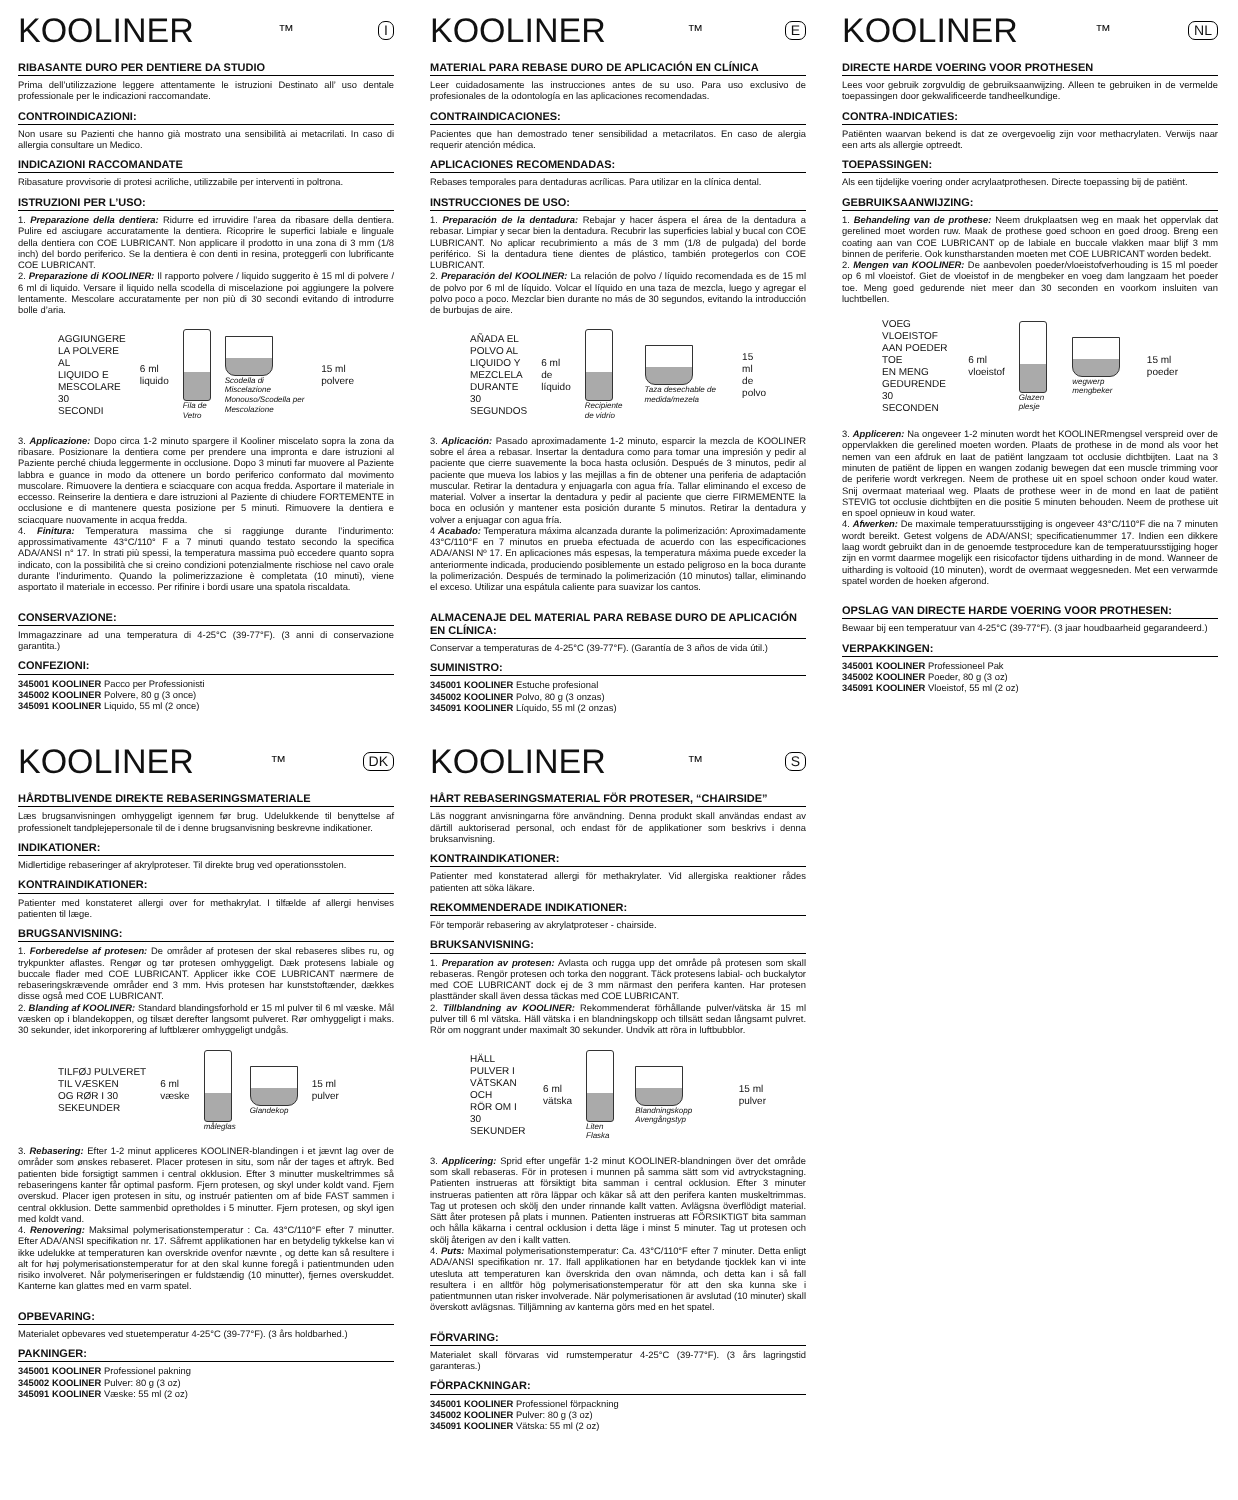KOOLINER<sup>™</sup> I
RIBASANTE DURO PER DENTIERE DA STUDIO
Prima dell’utilizzazione leggere attentamente le istruzioni Destinato all’ uso dentale professionale per le indicazioni raccomandate.
CONTROINDICAZIONI:
Non usare su Pazienti che hanno già mostrato una sensibilità ai metacrilati. In caso di allergia consultare un Medico.
INDICAZIONI RACCOMANDATE
Ribasature provvisorie di protesi acriliche, utilizzabile per interventi in poltrona.
ISTRUZIONI PER L’USO:
1. Preparazione della dentiera: Ridurre ed irruvidire l’area da ribasare della dentiera. Pulire ed asciugare accuratamente la dentiera. Ricoprire le superfici labiale e linguale della dentiera con COE LUBRICANT. Non applicare il prodotto in una zona di 3 mm (1/8 inch) del bordo periferico. Se la dentiera è con denti in resina, proteggerli con lubrificante COE LUBRICANT.
2. Preparazione di KOOLINER: Il rapporto polvere / liquido suggerito è 15 ml di polvere / 6 ml di liquido. Versare il liquido nella scodella di miscelazione poi aggiungere la polvere lentamente. Mescolare accuratamente per non più di 30 secondi evitando di introdurre bolle d’aria.
AGGIUNGERE
LA POLVERE AL
LIQUIDO E
MESCOLARE 30
SECONDI
6 ml
liquido
Fila de Vetro
Scodella di Miscelazione Monouso/Scodella per Mescolazione
15 ml
polvere
3. Applicazione: Dopo circa 1-2 minuto spargere il Kooliner miscelato sopra la zona da ribasare. Posizionare la dentiera come per prendere una impronta e dare istruzioni al Paziente perché chiuda leggermente in occlusione. Dopo 3 minuti far muovere al Paziente labbra e guance in modo da ottenere un bordo periferico conformato dal movimento muscolare. Rimuovere la dentiera e sciacquare con acqua fredda. Asportare il materiale in eccesso. Reinserire la dentiera e dare istruzioni al Paziente di chiudere FORTEMENTE in occlusione e di mantenere questa posizione per 5 minuti. Rimuovere la dentiera e sciacquare nuovamente in acqua fredda.
4. Finitura: Temperatura massima che si raggiunge durante l’indurimento: approssimativamente 43°C/110° F a 7 minuti quando testato secondo la specifica ADA/ANSI n° 17. In strati più spessi, la temperatura massima può eccedere quanto sopra indicato, con la possibilità che si creino condizioni potenzialmente rischiose nel cavo orale durante l’indurimento. Quando la polimerizzazione è completata (10 minuti), viene asportato il materiale in eccesso. Per rifinire i bordi usare una spatola riscaldata.
CONSERVAZIONE:
Immagazzinare ad una temperatura di 4-25°C (39-77°F). (3 anni di conservazione garantita.)
CONFEZIONI:
345001 KOOLINER Pacco per Professionisti
345002 KOOLINER Polvere, 80 g (3 once)
345091 KOOLINER Liquido, 55 ml (2 once)
KOOLINER<sup>™</sup> E
MATERIAL PARA REBASE DURO DE APLICACIÓN EN CLÍNICA
Leer cuidadosamente las instrucciones antes de su uso. Para uso exclusivo de profesionales de la odontología en las aplicaciones recomendadas.
CONTRAINDICACIONES:
Pacientes que han demostrado tener sensibilidad a metacrilatos. En caso de alergia requerir atención médica.
APLICACIONES RECOMENDADAS:
Rebases temporales para dentaduras acrílicas. Para utilizar en la clínica dental.
INSTRUCCIONES DE USO:
1. Preparación de la dentadura: Rebajar y hacer áspera el área de la dentadura a rebasar. Limpiar y secar bien la dentadura. Recubrir las superficies labial y bucal con COE LUBRICANT. No aplicar recubrimiento a más de 3 mm (1/8 de pulgada) del borde periférico. Si la dentadura tiene dientes de plástico, también protegerlos con COE LUBRICANT.
2. Preparación del KOOLINER: La relación de polvo / líquido recomendada es de 15 ml de polvo por 6 ml de líquido. Volcar el líquido en una taza de mezcla, luego y agregar el polvo poco a poco. Mezclar bien durante no más de 30 segundos, evitando la introducción de burbujas de aire.
AÑADA EL
POLVO AL
LIQUIDO Y
MEZCLELA
DURANTE 30
SEGUNDOS
6 ml de
líquido
Recipiente de vidrio
Taza desechable de medida/mezela
15 ml
de
polvo
3. Aplicación: Pasado aproximadamente 1-2 minuto, esparcir la mezcla de KOOLINER sobre el área a rebasar. Insertar la dentadura como para tomar una impresión y pedir al paciente que cierre suavemente la boca hasta oclusión. Después de 3 minutos, pedir al paciente que mueva los labios y las mejillas a fin de obtener una periferia de adaptación muscular. Retirar la dentadura y enjuagarla con agua fría. Tallar eliminando el exceso de material. Volver a insertar la dentadura y pedir al paciente que cierre FIRMEMENTE la boca en oclusión y mantener esta posición durante 5 minutos. Retirar la dentadura y volver a enjuagar con agua fría.
4 Acabado: Temperatura máxima alcanzada durante la polimerización: Aproximadamente 43°C/110°F en 7 minutos en prueba efectuada de acuerdo con las especificaciones ADA/ANSI Nº 17. En aplicaciones más espesas, la temperatura máxima puede exceder la anteriormente indicada, produciendo posiblemente un estado peligroso en la boca durante la polimerización. Después de terminado la polimerización (10 minutos) tallar, eliminando el exceso. Utilizar una espátula caliente para suavizar los cantos.
ALMACENAJE DEL MATERIAL PARA REBASE DURO DE APLICACIÓN EN CLÍNICA:
Conservar a temperaturas de 4-25°C (39-77°F). (Garantía de 3 años de vida útil.)
SUMINISTRO:
345001 KOOLINER Estuche profesional
345002 KOOLINER Polvo, 80 g (3 onzas)
345091 KOOLINER Líquido, 55 ml (2 onzas)
KOOLINER<sup>™</sup> NL
DIRECTE HARDE VOERING VOOR PROTHESEN
Lees voor gebruik zorgvuldig de gebruiksaanwijzing. Alleen te gebruiken in de vermelde toepassingen door gekwalificeerde tandheelkundige.
CONTRA-INDICATIES:
Patiënten waarvan bekend is dat ze overgevoelig zijn voor methacrylaten. Verwijs naar een arts als allergie optreedt.
TOEPASSINGEN:
Als een tijdelijke voering onder acrylaatprothesen. Directe toepassing bij de patiënt.
GEBRUIKSAANWIJZING:
1. Behandeling van de prothese: Neem drukplaatsen weg en maak het oppervlak dat gerelined moet worden ruw. Maak de prothese goed schoon en goed droog. Breng een coating aan van COE LUBRICANT op de labiale en buccale vlakken maar blijf 3 mm binnen de periferie. Ook kunstharstanden moeten met COE LUBRICANT worden bedekt.
2. Mengen van KOOLINER: De aanbevolen poeder/vloeistofverhouding is 15 ml poeder op 6 ml vloeistof. Giet de vloeistof in de mengbeker en voeg dam langzaam het poeder toe. Meng goed gedurende niet meer dan 30 seconden en voorkom insluiten van luchtbellen.
VOEG VLOEISTOF
AAN POEDER TOE
EN MENG
GEDURENDE 30
SECONDEN
6 ml
vloeistof
Glazen plesje wegwerp mengbeker
15 ml
poeder
3. Appliceren: Na ongeveer 1-2 minuten wordt het KOOLINERmengsel verspreid over de oppervlakken die gerelined moeten worden. Plaats de prothese in de mond als voor het nemen van een afdruk en laat de patiënt langzaam tot occlusie dichtbijten. Laat na 3 minuten de patiënt de lippen en wangen zodanig bewegen dat een muscle trimming voor de periferie wordt verkregen. Neem de prothese uit en spoel schoon onder koud water. Snij overmaat materiaal weg. Plaats de prothese weer in de mond en laat de patiënt STEVIG tot occlusie dichtbijten en die positie 5 minuten behouden. Neem de prothese uit en spoel opnieuw in koud water.
4. Afwerken: De maximale temperatuursstijging is ongeveer 43°C/110°F die na 7 minuten wordt bereikt. Getest volgens de ADA/ANSI; specificatienummer 17. Indien een dikkere laag wordt gebruikt dan in de genoemde testprocedure kan de temperatuursstijging hoger zijn en vormt daarmee mogelijk een risicofactor tijdens uitharding in de mond. Wanneer de uitharding is voltooid (10 minuten), wordt de overmaat weggesneden. Met een verwarmde spatel worden de hoeken afgerond.
OPSLAG VAN DIRECTE HARDE VOERING VOOR PROTHESEN:
Bewaar bij een temperatuur van 4-25°C (39-77°F). (3 jaar houdbaarheid gegarandeerd.)
VERPAKKINGEN:
345001 KOOLINER Professioneel Pak
345002 KOOLINER Poeder, 80 g (3 oz)
345091 KOOLINER Vloeistof, 55 ml (2 oz)
KOOLINER<sup>™</sup> DK
HÅRDTBLIVENDE DIREKTE REBASERINGSMATERIALE
Læs brugsanvisningen omhyggeligt igennem før brug. Udelukkende til benyttelse af professionelt tandplejepersonale til de i denne brugsanvisning beskrevne indikationer.
INDIKATIONER:
Midlertidige rebaseringer af akrylproteser. Til direkte brug ved operationsstolen.
KONTRAINDIKATIONER:
Patienter med konstateret allergi over for methakrylat. I tilfælde af allergi henvises patienten til læge.
BRUGSANVISNING:
1. Forberedelse af protesen: De områder af protesen der skal rebaseres slibes ru, og trykpunkter aflastes. Rengør og tør protesen omhyggeligt. Dæk protesens labiale og buccale flader med COE LUBRICANT. Applicer ikke COE LUBRICANT nærmere de rebaseringskrævende områder end 3 mm. Hvis protesen har kunststoftænder, dækkes disse også med COE LUBRICANT.
2. Blanding af KOOLINER: Standard blandingsforhold er 15 ml pulver til 6 ml væske. Mål væsken op i blandekoppen, og tilsæt derefter langsomt pulveret. Rør omhyggeligt i maks. 30 sekunder, idet inkorporering af luftblærer omhyggeligt undgås.
TILFØJ PULVERET
TIL VÆSKEN
OG RØR I 30
SEKEUNDER
6 ml
væske
måleglas Glandekop
15 ml
pulver
3. Rebasering: Efter 1-2 minut appliceres KOOLINER-blandingen i et jævnt lag over de områder som ønskes rebaseret. Placer protesen in situ, som når der tages et aftryk. Bed patienten bide forsigtigt sammen i central okklusion. Efter 3 minutter muskeltrimmes så rebaseringens kanter får optimal pasform. Fjern protesen, og skyl under koldt vand. Fjern overskud. Placer igen protesen in situ, og instruér patienten om af bide FAST sammen i central okklusion. Dette sammenbid opretholdes i 5 minutter. Fjern protesen, og skyl igen med koldt vand.
4. Renovering: Maksimal polymerisationstemperatur : Ca. 43°C/110°F efter 7 minutter. Efter ADA/ANSI specifikation nr. 17. Såfremt applikationen har en betydelig tykkelse kan vi ikke udelukke at temperaturen kan overskride ovenfor nævnte , og dette kan så resultere i alt for høj polymerisationstemperatur for at den skal kunne foregå i patientmunden uden risiko involveret. Når polymeriseringen er fuldstændig (10 minutter), fjernes overskuddet. Kanterne kan glattes med en varm spatel.
OPBEVARING:
Materialet opbevares ved stuetemperatur 4-25°C (39-77°F). (3 års holdbarhed.)
PAKNINGER:
345001 KOOLINER Professionel pakning
345002 KOOLINER Pulver: 80 g (3 oz)
345091 KOOLINER Væske: 55 ml (2 oz)
KOOLINER<sup>™</sup> S
HÅRT REBASERINGSMATERIAL FÖR PROTESER, “CHAIRSIDE”
Läs noggrant anvisningarna före användning. Denna produkt skall användas endast av därtill auktoriserad personal, och endast för de applikationer som beskrivs i denna bruksanvisning.
KONTRAINDIKATIONER:
Patienter med konstaterad allergi för methakrylater. Vid allergiska reaktioner rådes patienten att söka läkare.
REKOMMENDERADE INDIKATIONER:
För temporär rebasering av akrylatproteser - chairside.
BRUKSANVISNING:
1. Preparation av protesen: Avlasta och rugga upp det område på protesen som skall rebaseras. Rengör protesen och torka den noggrant. Täck protesens labial- och buckalytor med COE LUBRICANT dock ej de 3 mm närmast den perifera kanten. Har protesen plasttänder skall även dessa täckas med COE LUBRICANT.
2. Tillblandning av KOOLINER: Rekommenderat förhållande pulver/vätska är 15 ml pulver till 6 ml vätska. Häll vätska i en blandningskopp och tillsätt sedan långsamt pulvret. Rör om noggrant under maximalt 30 sekunder. Undvik att röra in luftbubblor.
HÄLL PULVER I
VÄTSKAN OCH
RÖR OM I 30
SEKUNDER
6 ml
vätska
Liten Flaska Blandningskopp Avengångstyp
15 ml
pulver
3. Applicering: Sprid efter ungefär 1-2 minut KOOLINER-blandningen över det område som skall rebaseras. För in protesen i munnen på samma sätt som vid avtryckstagning. Patienten instrueras att försiktigt bita samman i central ocklusion. Efter 3 minuter instrueras patienten att röra läppar och käkar så att den perifera kanten muskeltrimmas. Tag ut protesen och skölj den under rinnande kallt vatten. Avlägsna överflödigt material. Sätt åter protesen på plats i munnen. Patienten instrueras att FÖRSIKTIGT bita samman och hålla käkarna i central ocklusion i detta läge i minst 5 minuter. Tag ut protesen och skölj återigen av den i kallt vatten.
4. Puts: Maximal polymerisationstemperatur: Ca. 43°C/110°F efter 7 minuter. Detta enligt ADA/ANSI specifikation nr. 17. Ifall applikationen har en betydande tjocklek kan vi inte utesluta att temperaturen kan överskrida den ovan nämnda, och detta kan i så fall resultera i en alltför hög polymerisationstemperatur för att den ska kunna ske i patientmunnen utan risker involverade. När polymerisationen är avslutad (10 minuter) skall överskott avlägsnas. Tilljämning av kanterna görs med en het spatel.
FÖRVARING:
Materialet skall förvaras vid rumstemperatur 4-25°C (39-77°F). (3 års lagringstid garanteras.)
FÖRPACKNINGAR:
345001 KOOLINER Professionel förpackning
345002 KOOLINER Pulver: 80 g (3 oz)
345091 KOOLINER Vätska: 55 ml (2 oz)